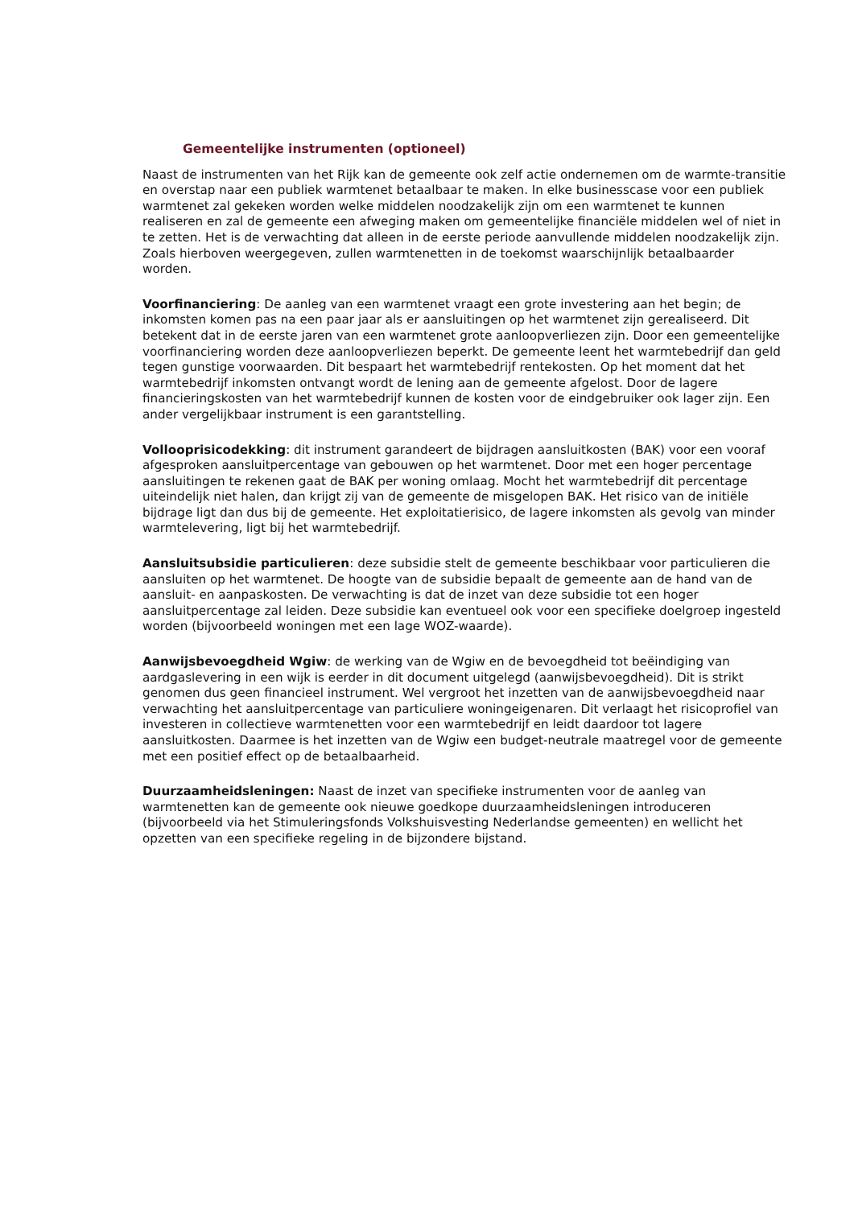Gemeentelijke instrumenten (optioneel)
Naast de instrumenten van het Rijk kan de gemeente ook zelf actie ondernemen om de warmte-transitie en overstap naar een publiek warmtenet betaalbaar te maken. In elke businesscase voor een publiek warmtenet zal gekeken worden welke middelen noodzakelijk zijn om een warmtenet te kunnen realiseren en zal de gemeente een afweging maken om gemeentelijke financiële middelen wel of niet in te zetten. Het is de verwachting dat alleen in de eerste periode aanvullende middelen noodzakelijk zijn. Zoals hierboven weergegeven, zullen warmtenetten in de toekomst waarschijnlijk betaalbaarder worden.
Voorfinanciering: De aanleg van een warmtenet vraagt een grote investering aan het begin; de inkomsten komen pas na een paar jaar als er aansluitingen op het warmtenet zijn gerealiseerd. Dit betekent dat in de eerste jaren van een warmtenet grote aanloopverliezen zijn. Door een gemeentelijke voorfinanciering worden deze aanloopverliezen beperkt. De gemeente leent het warmtebedrijf dan geld tegen gunstige voorwaarden. Dit bespaart het warmtebedrijf rentekosten. Op het moment dat het warmtebedrijf inkomsten ontvangt wordt de lening aan de gemeente afgelost. Door de lagere financieringskosten van het warmtebedrijf kunnen de kosten voor de eindgebruiker ook lager zijn. Een ander vergelijkbaar instrument is een garantstelling.
Vollooprisicodekking: dit instrument garandeert de bijdragen aansluitkosten (BAK) voor een vooraf afgesproken aansluitpercentage van gebouwen op het warmtenet. Door met een hoger percentage aansluitingen te rekenen gaat de BAK per woning omlaag. Mocht het warmtebedrijf dit percentage uiteindelijk niet halen, dan krijgt zij van de gemeente de misgelopen BAK. Het risico van de initiële bijdrage ligt dan dus bij de gemeente. Het exploitatierisico, de lagere inkomsten als gevolg van minder warmtelevering, ligt bij het warmtebedrijf.
Aansluitsubsidie particulieren: deze subsidie stelt de gemeente beschikbaar voor particulieren die aansluiten op het warmtenet. De hoogte van de subsidie bepaalt de gemeente aan de hand van de aansluit- en aanpaskosten. De verwachting is dat de inzet van deze subsidie tot een hoger aansluitpercentage zal leiden. Deze subsidie kan eventueel ook voor een specifieke doelgroep ingesteld worden (bijvoorbeeld woningen met een lage WOZ-waarde).
Aanwijsbevoegdheid Wgiw: de werking van de Wgiw en de bevoegdheid tot beëindiging van aardgaslevering in een wijk is eerder in dit document uitgelegd (aanwijsbevoegdheid). Dit is strikt genomen dus geen financieel instrument. Wel vergroot het inzetten van de aanwijsbevoegdheid naar verwachting het aansluitpercentage van particuliere woningeigenaren. Dit verlaagt het risicoprofiel van investeren in collectieve warmtenetten voor een warmtebedrijf en leidt daardoor tot lagere aansluitkosten. Daarmee is het inzetten van de Wgiw een budget-neutrale maatregel voor de gemeente met een positief effect op de betaalbaarheid.
Duurzaamheidsleningen: Naast de inzet van specifieke instrumenten voor de aanleg van warmtenetten kan de gemeente ook nieuwe goedkope duurzaamheidsleningen introduceren (bijvoorbeeld via het Stimuleringsfonds Volkshuisvesting Nederlandse gemeenten) en wellicht het opzetten van een specifieke regeling in de bijzondere bijstand.